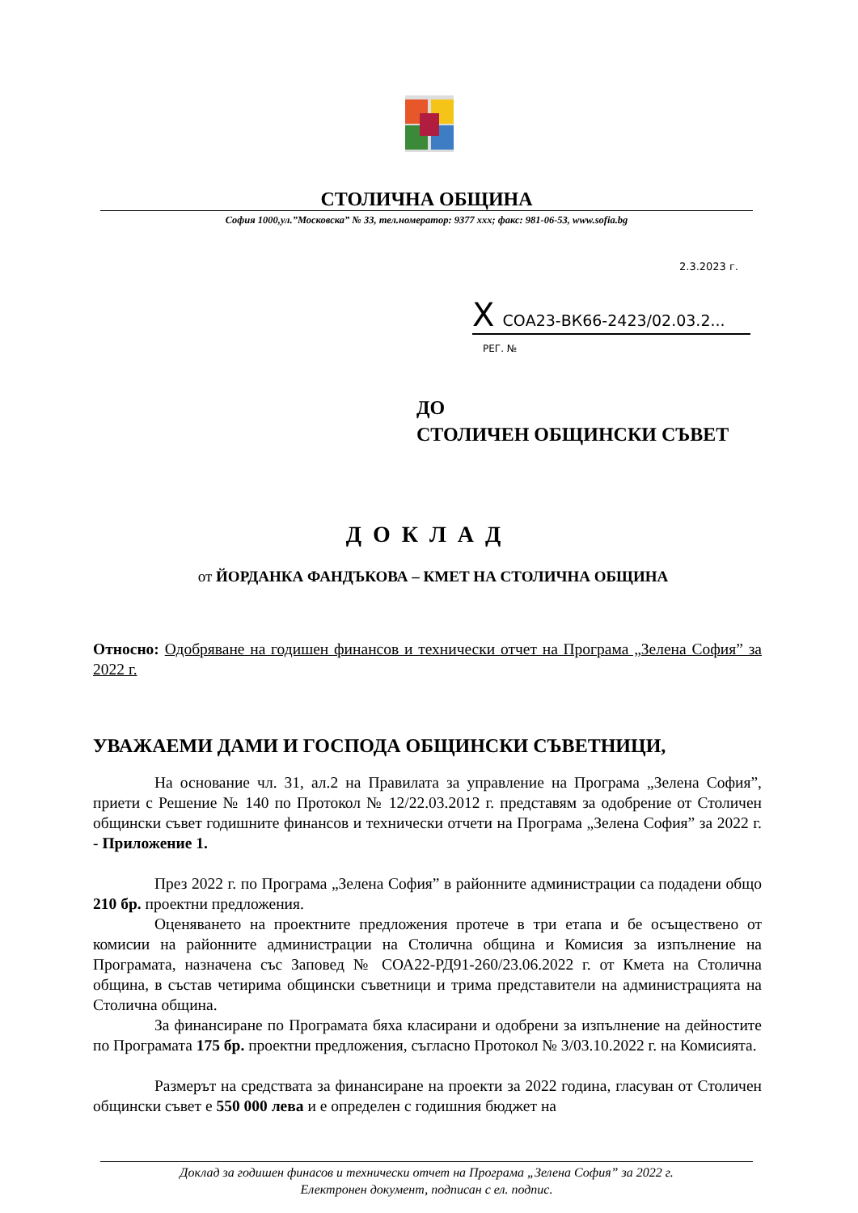СТОЛИЧНА ОБЩИНА
София 1000,ул.”Московска” № 33, тел.номератор: 9377 xxx; факс: 981-06-53, www.sofia.bg
2.3.2023 г.
X СОА23-ВК66-2423/02.03.2...
РЕГ. №
ДО
СТОЛИЧЕН ОБЩИНСКИ СЪВЕТ
ДОКЛАД
от ЙОРДАНКА ФАНДЪКОВА – КМЕТ НА СТОЛИЧНА ОБЩИНА
Относно: Одобряване на годишен финансов и технически отчет на Програма „Зелена София” за 2022 г.
УВАЖАЕМИ ДАМИ И ГОСПОДА ОБЩИНСКИ СЪВЕТНИЦИ,
На основание чл. 31, ал.2 на Правилата за управление на Програма „Зелена София”, приети с Решение № 140 по Протокол № 12/22.03.2012 г. представям за одобрение от Столичен общински съвет годишните финансов и технически отчети на Програма „Зелена София” за 2022 г. - Приложение 1.
През 2022 г. по Програма „Зелена София” в районните администрации са подадени общо 210 бр. проектни предложения.
Оценяването на проектните предложения протече в три етапа и бе осъществено от комисии на районните администрации на Столична община и Комисия за изпълнение на Програмата, назначена със Заповед № СОА22-РД91-260/23.06.2022 г. от Кмета на Столична община, в състав четирима общински съветници и трима представители на администрацията на Столична община.
За финансиране по Програмата бяха класирани и одобрени за изпълнение на дейностите по Програмата 175 бр. проектни предложения, съгласно Протокол № 3/03.10.2022 г. на Комисията.
Размерът на средствата за финансиране на проекти за 2022 година, гласуван от Столичен общински съвет е 550 000 лева и е определен с годишния бюджет на
Доклад за годишен финасов и технически отчет на Програма „Зелена София” за 2022 г.
Електронен документ, подписан с ел. подпис.